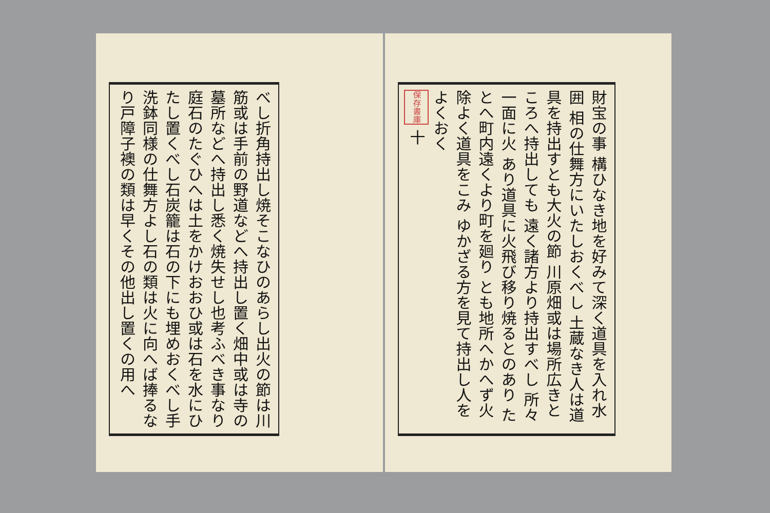べし折角持出し焼そこなひのあらし出火の節は川筋或は手前の野道などへ持出し置く畑中或は寺の墓所などへ持出し悉く焼失せし也考ふべき事なり庭石のたぐひへは土をかけおおひ或は石を水にひたし置くべし石炭籠は石の下にも埋めおくべし手洗鉢同様の仕舞方よし石の類は火に向へば捧るなり戸障子襖の類は早くその他出し置くの用へ
財宝の事 構ひなき地を好みて深く道具を入れ水囲 相の仕舞方にいたしおくべし 土蔵なき人は道具を持出すとも大火の節 川原畑或は場所広きところへ持出しても 遠く諸方より持出すべし 所々一面に火 あり道具に火飛び移り焼るとのあり たとへ町内遠くより町を廻り とも地所へかへず火除よく道具をこみ ゆかざる方を見て持出し人をよくおく
保存書庫 十